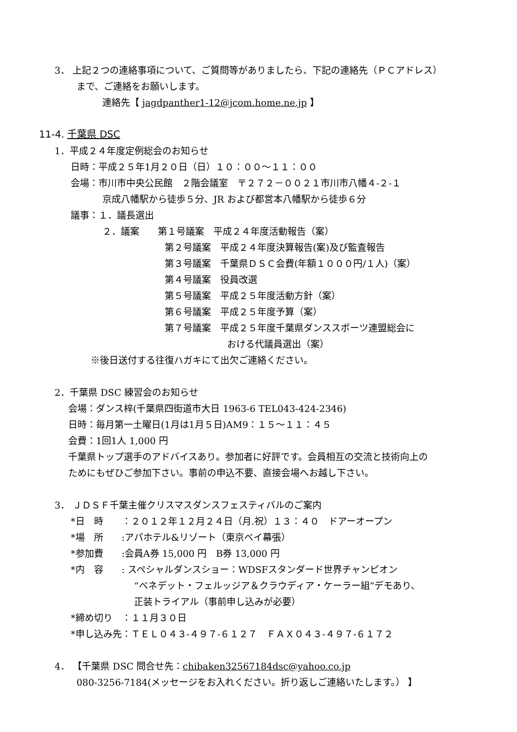3． 上記２つの連絡事項について、ご質問等がありましたら、下記の連絡先（ＰＣアドレス）
まで、ご連絡をお願いします。
連絡先【 jagdpanther1-12@jcom.home.ne.jp 】
11-4. 千葉県 DSC
1．平成２４年度定例総会のお知らせ
日時：平成２５年1月２０日（日）１０：００～１１：００
会場：市川市中央公民館　２階会議室　〒２７２－００２１市川市八幡４-２-１
京成八幡駅から徒歩５分、JR および都営本八幡駅から徒歩６分
議事：１．議長選出
２．議案　　第１号議案　平成２４年度活動報告（案）
第２号議案　平成２４年度決算報告(案)及び監査報告
第３号議案　千葉県ＤＳＣ会費(年額１０００円/１人)（案）
第４号議案　役員改選
第５号議案　平成２５年度活動方針（案）
第６号議案　平成２５年度予算（案）
第７号議案　平成２５年度千葉県ダンススポーツ連盟総会に
おける代議員選出（案）
※後日送付する往復ハガキにて出欠ご連絡ください。
2．千葉県 DSC 練習会のお知らせ
会場：ダンス梓(千葉県四街道市大日 1963-6 TEL043-424-2346)
日時：毎月第一土曜日(1月は1月５日)AM9：１５～１１：４５
会費：1回1人 1,000 円
千葉県トップ選手のアドバイスあり。参加者に好評です。会員相互の交流と技術向上の
ためにもぜひご参加下さい。事前の申込不要、直接会場へお越し下さい。
3． ＪＤＳＦ千葉主催クリスマスダンスフェスティバルのご案内
*日　時　　：２０１２年１２月２４日（月.祝）１３：４０　ドアーオープン
*場　所　　:アパホテル&リゾート（東京ベイ幕張）
*参加費　　:会員A券 15,000 円　B券 13,000 円
*内　容　　: スペシャルダンスショー：WDSFスタンダード世界チャンピオン
“ベネデット・フェルッジア＆クラウディア・ケーラー組”デモあり、
正装トライアル（事前申し込みが必要）
*締め切り　：１１月３０日
*申し込み先：ＴＥＬ０４３-４９７-６１２７　ＦＡＸ０４３-４９７-６１７２
4． 【千葉県 DSC 問合せ先：chibaken32567184dsc@yahoo.co.jp
080-3256-7184(メッセージをお入れください。折り返しご連絡いたします。） 】